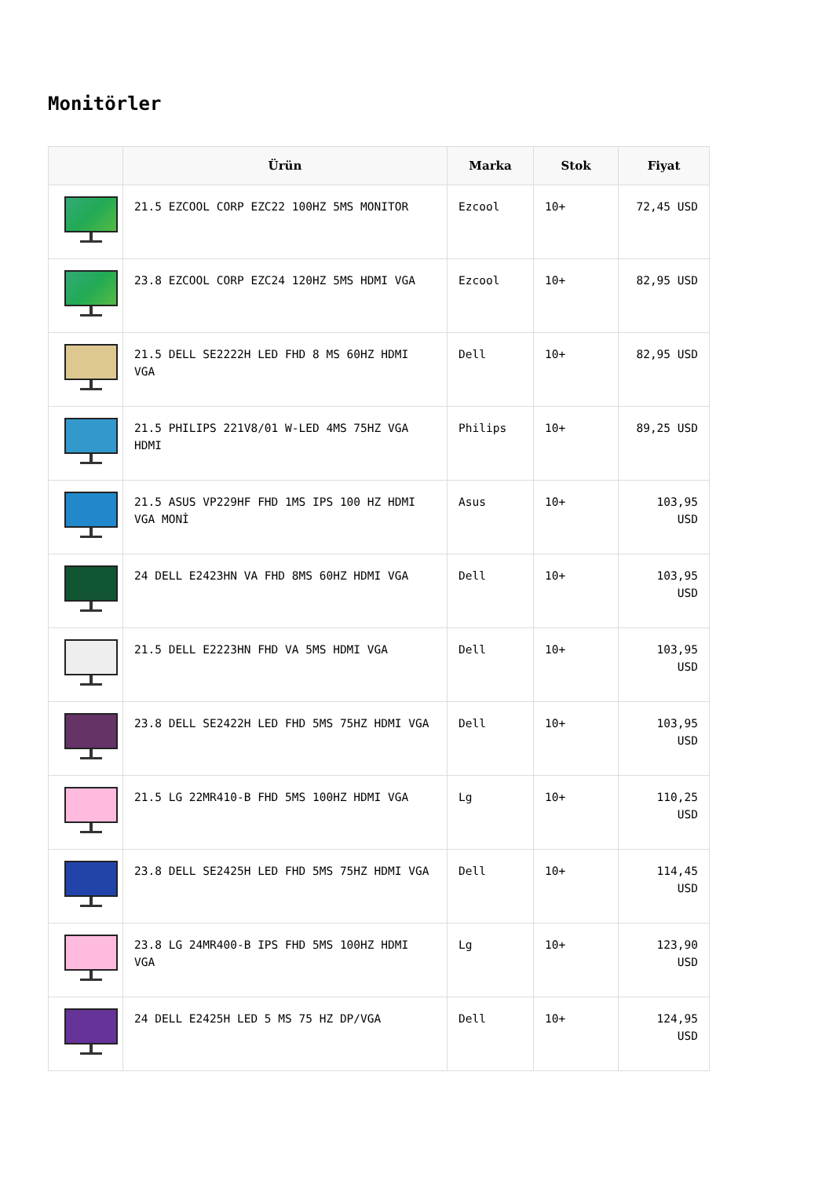Monitörler
| | Ürün | Marka | Stok | Fiyat |
| --- | --- | --- | --- | --- |
| | 21.5 EZCOOL CORP EZC22 100HZ 5MS MONITOR | Ezcool | 10+ | 72,45 USD |
| | 23.8 EZCOOL CORP EZC24 120HZ 5MS HDMI VGA | Ezcool | 10+ | 82,95 USD |
| | 21.5 DELL SE2222H LED FHD 8 MS 60HZ HDMI VGA | Dell | 10+ | 82,95 USD |
| | 21.5 PHILIPS 221V8/01 W-LED 4MS 75HZ VGA HDMI | Philips | 10+ | 89,25 USD |
| | 21.5 ASUS VP229HF FHD 1MS IPS 100 HZ HDMI VGA MONİ | Asus | 10+ | 103,95 USD |
| | 24 DELL E2423HN VA FHD 8MS 60HZ HDMI VGA | Dell | 10+ | 103,95 USD |
| | 21.5 DELL E2223HN FHD VA 5MS HDMI VGA | Dell | 10+ | 103,95 USD |
| | 23.8 DELL SE2422H LED FHD 5MS 75HZ HDMI VGA | Dell | 10+ | 103,95 USD |
| | 21.5 LG 22MR410-B FHD 5MS 100HZ HDMI VGA | Lg | 10+ | 110,25 USD |
| | 23.8 DELL SE2425H LED FHD 5MS 75HZ HDMI VGA | Dell | 10+ | 114,45 USD |
| | 23.8 LG 24MR400-B IPS FHD 5MS 100HZ HDMI VGA | Lg | 10+ | 123,90 USD |
| | 24 DELL E2425H LED 5 MS 75 HZ DP/VGA | Dell | 10+ | 124,95 USD |